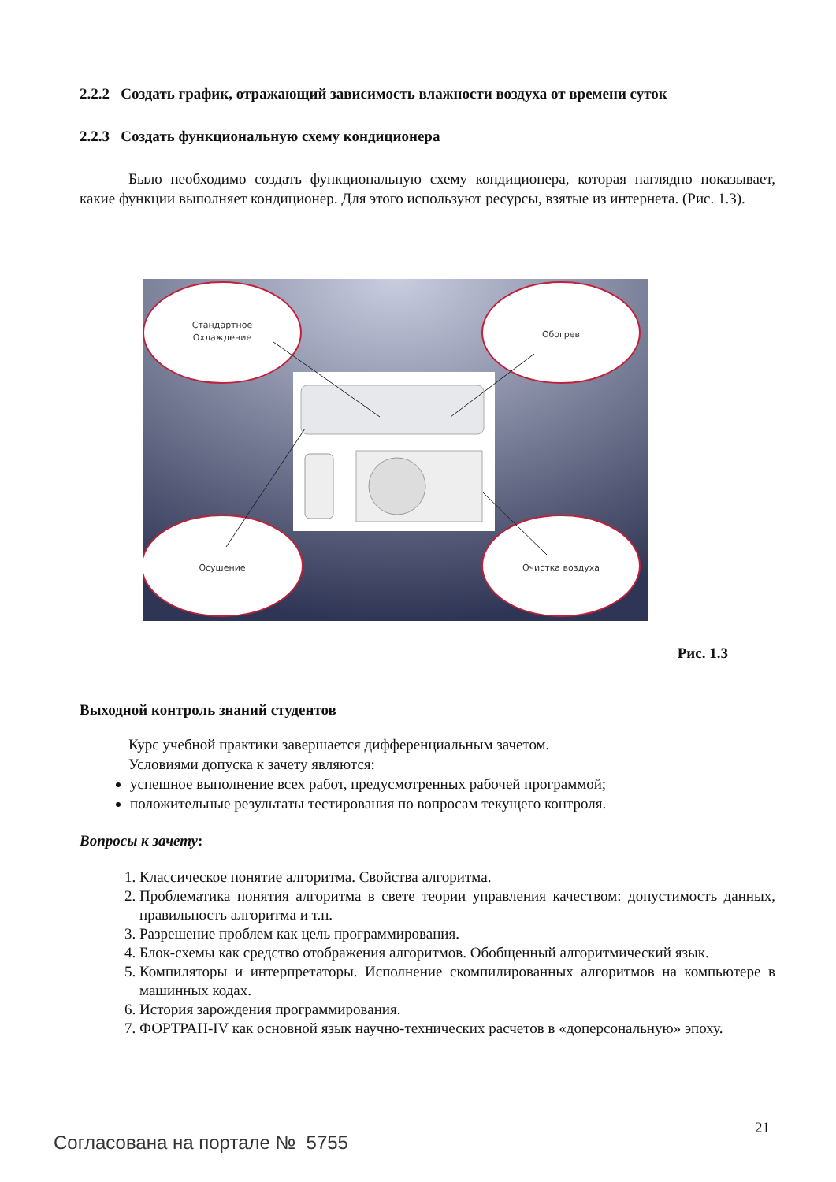2.2.2 Создать график, отражающий зависимость влажности воздуха от времени суток
2.2.3 Создать функциональную схему кондиционера
Было необходимо создать функциональную схему кондиционера, которая наглядно показывает, какие функции выполняет кондиционер. Для этого используют ресурсы, взятые из интернета. (Рис. 1.3).
Стандартное
Охлаждение
Обогрев
Осушение
Очистка воздуха
Рис. 1.3
Выходной контроль знаний студентов
Курс учебной практики завершается дифференциальным зачетом.
Условиями допуска к зачету являются:
успешное выполнение всех работ, предусмотренных рабочей программой;
положительные результаты тестирования по вопросам текущего контроля.
Вопросы к зачету:
1. Классическое понятие алгоритма. Свойства алгоритма.
2. Проблематика понятия алгоритма в свете теории управления качеством: допустимость данных, правильность алгоритма и т.п.
3. Разрешение проблем как цель программирования.
4. Блок-схемы как средство отображения алгоритмов. Обобщенный алгоритмический язык.
5. Компиляторы и интерпретаторы. Исполнение скомпилированных алгоритмов на компьютере в машинных кодах.
6. История зарождения программирования.
7. ФОРТРАН-IV как основной язык научно-технических расчетов в «доперсональную» эпоху.
21
Согласована на портале № 5755